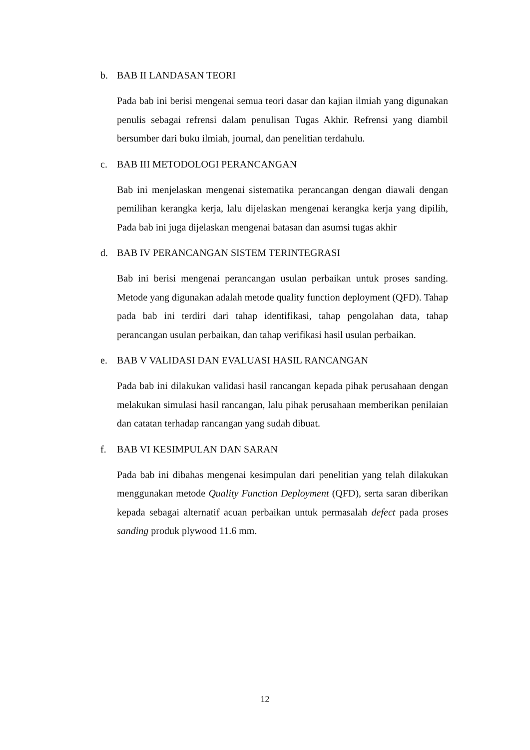b. BAB II LANDASAN TEORI
Pada bab ini berisi mengenai semua teori dasar dan kajian ilmiah yang digunakan penulis sebagai refrensi dalam penulisan Tugas Akhir. Refrensi yang diambil bersumber dari buku ilmiah, journal, dan penelitian terdahulu.
c. BAB III METODOLOGI PERANCANGAN
Bab ini menjelaskan mengenai sistematika perancangan dengan diawali dengan pemilihan kerangka kerja, lalu dijelaskan mengenai kerangka kerja yang dipilih, Pada bab ini juga dijelaskan mengenai batasan dan asumsi tugas akhir
d. BAB IV PERANCANGAN SISTEM TERINTEGRASI
Bab ini berisi mengenai perancangan usulan perbaikan untuk proses sanding. Metode yang digunakan adalah metode quality function deployment (QFD). Tahap pada bab ini terdiri dari tahap identifikasi, tahap pengolahan data, tahap perancangan usulan perbaikan, dan tahap verifikasi hasil usulan perbaikan.
e. BAB V VALIDASI DAN EVALUASI HASIL RANCANGAN
Pada bab ini dilakukan validasi hasil rancangan kepada pihak perusahaan dengan melakukan simulasi hasil rancangan, lalu pihak perusahaan memberikan penilaian dan catatan terhadap rancangan yang sudah dibuat.
f. BAB VI KESIMPULAN DAN SARAN
Pada bab ini dibahas mengenai kesimpulan dari penelitian yang telah dilakukan menggunakan metode Quality Function Deployment (QFD), serta saran diberikan kepada sebagai alternatif acuan perbaikan untuk permasalah defect pada proses sanding produk plywood 11.6 mm.
12